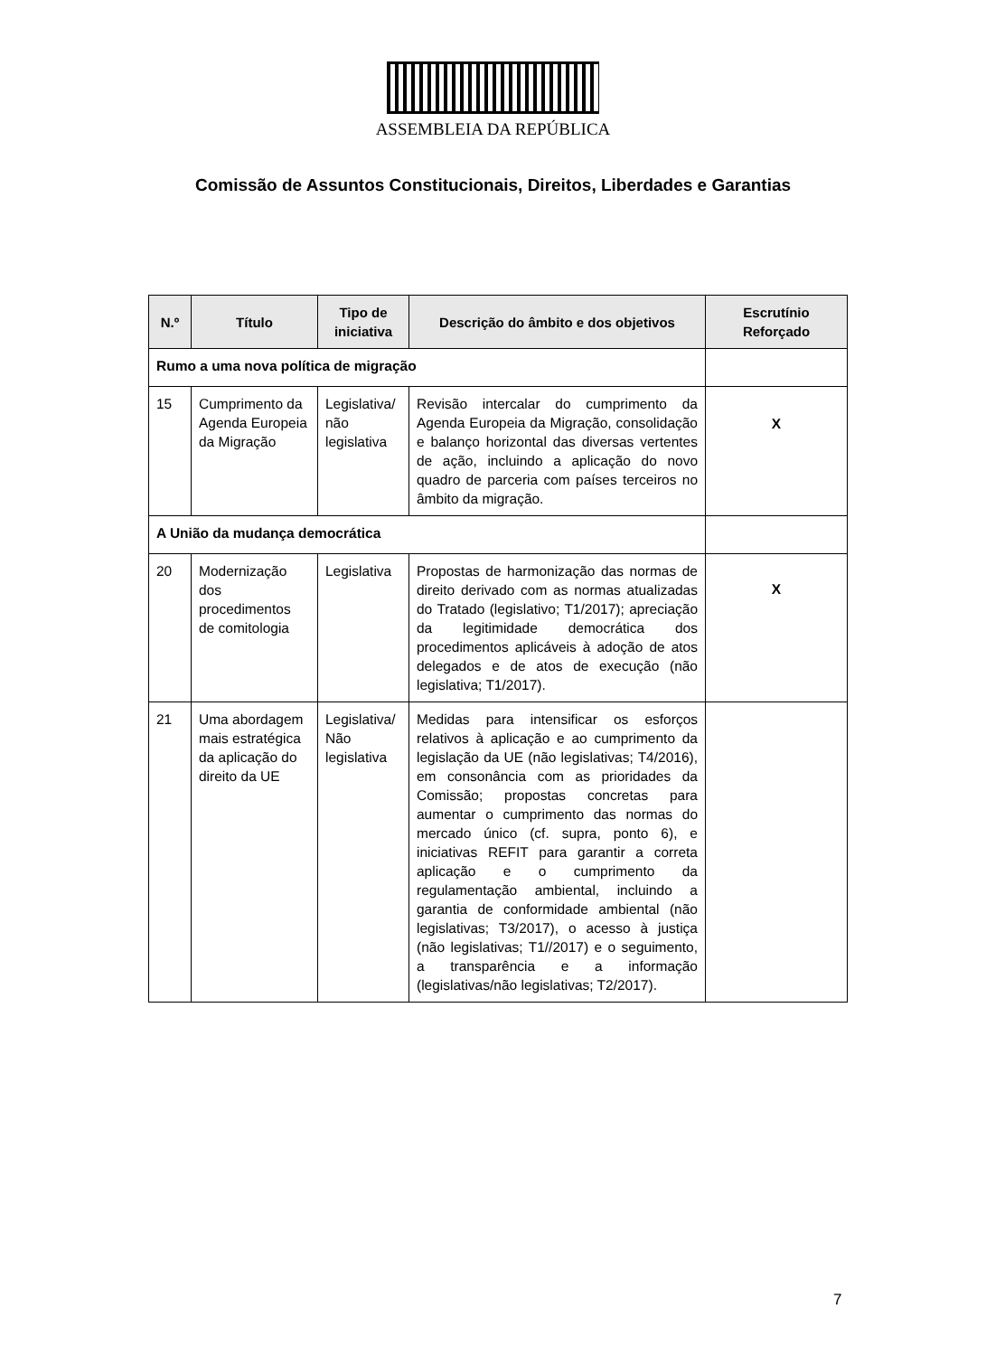ASSEMBLEIA DA REPÚBLICA
Comissão de Assuntos Constitucionais, Direitos, Liberdades e Garantias
| N.º | Título | Tipo de iniciativa | Descrição do âmbito e dos objetivos | Escrutínio Reforçado |
| --- | --- | --- | --- | --- |
| Rumo a uma nova política de migração | | | | |
| 15 | Cumprimento da Agenda Europeia da Migração | Legislativa/ não legislativa | Revisão intercalar do cumprimento da Agenda Europeia da Migração, consolidação e balanço horizontal das diversas vertentes de ação, incluindo a aplicação do novo quadro de parceria com países terceiros no âmbito da migração. | X |
| A União da mudança democrática | | | | |
| 20 | Modernização dos procedimentos de comitologia | Legislativa | Propostas de harmonização das normas de direito derivado com as normas atualizadas do Tratado (legislativo; T1/2017); apreciação da legitimidade democrática dos procedimentos aplicáveis à adoção de atos delegados e de atos de execução (não legislativa; T1/2017). | X |
| 21 | Uma abordagem mais estratégica da aplicação do direito da UE | Legislativa/ Não legislativa | Medidas para intensificar os esforços relativos à aplicação e ao cumprimento da legislação da UE (não legislativas; T4/2016), em consonância com as prioridades da Comissão; propostas concretas para aumentar o cumprimento das normas do mercado único (cf. supra, ponto 6), e iniciativas REFIT para garantir a correta aplicação e o cumprimento da regulamentação ambiental, incluindo a garantia de conformidade ambiental (não legislativas; T3/2017), o acesso à justiça (não legislativas; T1//2017) e o seguimento, a transparência e a informação (legislativas/não legislativas; T2/2017). | |
7